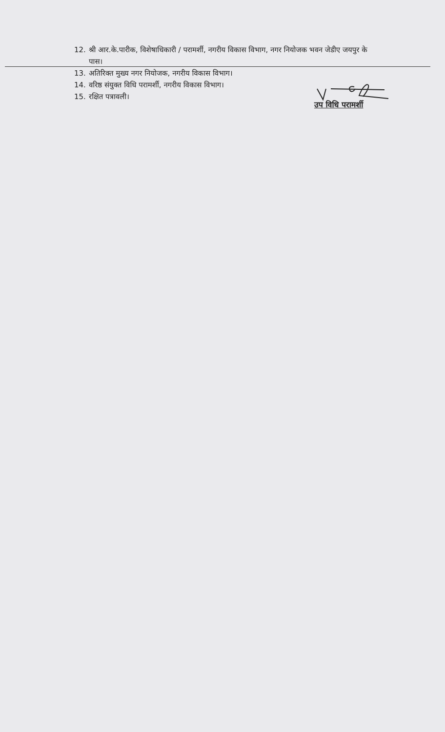12. श्री आर.के.पारीक, विशेषाधिकारी / परामर्शी, नगरीय विकास विभाग, नगर नियोजक भवन जेडीए जयपुर के पास।
13. अतिरिक्त मुख्य नगर नियोजक, नगरीय विकास विभाग।
14. वरिष्ठ संयुक्त विधि परामर्शी, नगरीय विकास विभाग।
15. रक्षित पत्रावली।
उप विधि परामर्शी